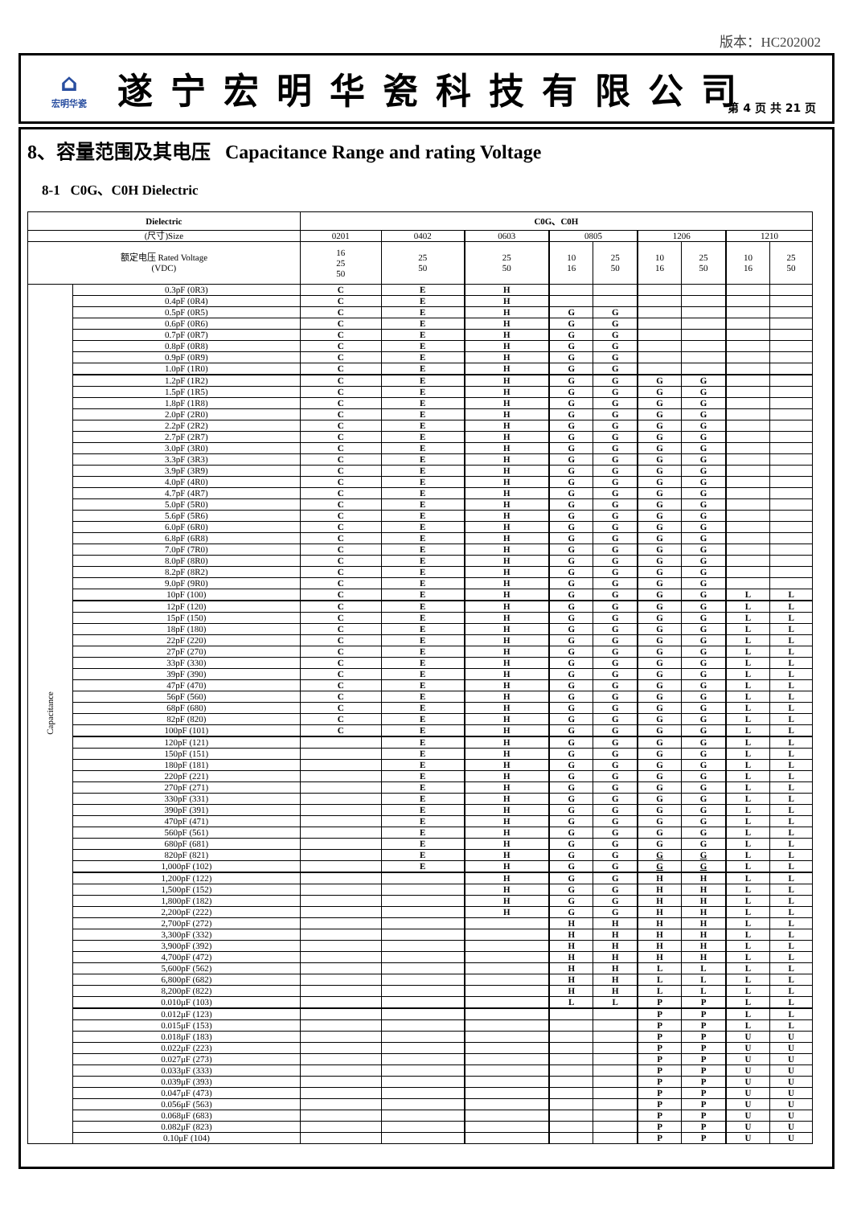版本：HC202002
⌂
宏明华瓷
遂宁宏明华瓷科技有限公司
第 4 页 共 21 页
8、容量范围及其电压 Capacitance Range and rating Voltage
8-1 C0G、C0H Dielectric
| Dielectric | | C0G、C0H | | | | | | | | |
| --- | --- | --- | --- | --- | --- | --- | --- | --- | --- | --- |
| (尺寸)Size | | 0201 | 0402 | 0603 | 0805 | | 1206 | | 1210 | |
| 额定电压 Rated Voltage (VDC) | | 16 25 50 | 25 50 | 25 50 | 10 16 | 25 50 | 10 16 | 25 50 | 10 16 | 25 50 |
| Capacitance | 0.3pF (0R3) | C | E | H | | | | | | |
| | 0.4pF (0R4) | C | E | H | | | | | | |
| | 0.5pF (0R5) | C | E | H | G | G | | | | |
| | 0.6pF (0R6) | C | E | H | G | G | | | | |
| | 0.7pF (0R7) | C | E | H | G | G | | | | |
| | 0.8pF (0R8) | C | E | H | G | G | | | | |
| | 0.9pF (0R9) | C | E | H | G | G | | | | |
| | 1.0pF (1R0) | C | E | H | G | G | | | | |
| | 1.2pF (1R2) | C | E | H | G | G | G | G | | |
| | 1.5pF (1R5) | C | E | H | G | G | G | G | | |
| | 1.8pF (1R8) | C | E | H | G | G | G | G | | |
| | 2.0pF (2R0) | C | E | H | G | G | G | G | | |
| | 2.2pF (2R2) | C | E | H | G | G | G | G | | |
| | 2.7pF (2R7) | C | E | H | G | G | G | G | | |
| | 3.0pF (3R0) | C | E | H | G | G | G | G | | |
| | 3.3pF (3R3) | C | E | H | G | G | G | G | | |
| | 3.9pF (3R9) | C | E | H | G | G | G | G | | |
| | 4.0pF (4R0) | C | E | H | G | G | G | G | | |
| | 4.7pF (4R7) | C | E | H | G | G | G | G | | |
| | 5.0pF (5R0) | C | E | H | G | G | G | G | | |
| | 5.6pF (5R6) | C | E | H | G | G | G | G | | |
| | 6.0pF (6R0) | C | E | H | G | G | G | G | | |
| | 6.8pF (6R8) | C | E | H | G | G | G | G | | |
| | 7.0pF (7R0) | C | E | H | G | G | G | G | | |
| | 8.0pF (8R0) | C | E | H | G | G | G | G | | |
| | 8.2pF (8R2) | C | E | H | G | G | G | G | | |
| | 9.0pF (9R0) | C | E | H | G | G | G | G | | |
| | 10pF (100) | C | E | H | G | G | G | G | L | L |
| | 12pF (120) | C | E | H | G | G | G | G | L | L |
| | 15pF (150) | C | E | H | G | G | G | G | L | L |
| | 18pF (180) | C | E | H | G | G | G | G | L | L |
| | 22pF (220) | C | E | H | G | G | G | G | L | L |
| | 27pF (270) | C | E | H | G | G | G | G | L | L |
| | 33pF (330) | C | E | H | G | G | G | G | L | L |
| | 39pF (390) | C | E | H | G | G | G | G | L | L |
| | 47pF (470) | C | E | H | G | G | G | G | L | L |
| | 56pF (560) | C | E | H | G | G | G | G | L | L |
| | 68pF (680) | C | E | H | G | G | G | G | L | L |
| | 82pF (820) | C | E | H | G | G | G | G | L | L |
| | 100pF (101) | C | E | H | G | G | G | G | L | L |
| | 120pF (121) | | E | H | G | G | G | G | L | L |
| | 150pF (151) | | E | H | G | G | G | G | L | L |
| | 180pF (181) | | E | H | G | G | G | G | L | L |
| | 220pF (221) | | E | H | G | G | G | G | L | L |
| | 270pF (271) | | E | H | G | G | G | G | L | L |
| | 330pF (331) | | E | H | G | G | G | G | L | L |
| | 390pF (391) | | E | H | G | G | G | G | L | L |
| | 470pF (471) | | E | H | G | G | G | G | L | L |
| | 560pF (561) | | E | H | G | G | G | G | L | L |
| | 680pF (681) | | E | H | G | G | G | G | L | L |
| | 820pF (821) | | E | H | G | G | G | G | L | L |
| | 1,000pF (102) | | E | H | G | G | G | G | L | L |
| | 1,200pF (122) | | | H | G | G | H | H | L | L |
| | 1,500pF (152) | | | H | G | G | H | H | L | L |
| | 1,800pF (182) | | | H | G | G | H | H | L | L |
| | 2,200pF (222) | | | H | G | G | H | H | L | L |
| | 2,700pF (272) | | | | H | H | H | H | L | L |
| | 3,300pF (332) | | | | H | H | H | H | L | L |
| | 3,900pF (392) | | | | H | H | H | H | L | L |
| | 4,700pF (472) | | | | H | H | H | H | L | L |
| | 5,600pF (562) | | | | H | H | L | L | L | L |
| | 6,800pF (682) | | | | H | H | L | L | L | L |
| | 8,200pF (822) | | | | H | H | L | L | L | L |
| | 0.010μF (103) | | | | L | L | P | P | L | L |
| | 0.012μF (123) | | | | | | P | P | L | L |
| | 0.015μF (153) | | | | | | P | P | L | L |
| | 0.018μF (183) | | | | | | P | P | U | U |
| | 0.022μF (223) | | | | | | P | P | U | U |
| | 0.027μF (273) | | | | | | P | P | U | U |
| | 0.033μF (333) | | | | | | P | P | U | U |
| | 0.039μF (393) | | | | | | P | P | U | U |
| | 0.047μF (473) | | | | | | P | P | U | U |
| | 0.056μF (563) | | | | | | P | P | U | U |
| | 0.068μF (683) | | | | | | P | P | U | U |
| | 0.082μF (823) | | | | | | P | P | U | U |
| | 0.10μF (104) | | | | | | P | P | U | U |